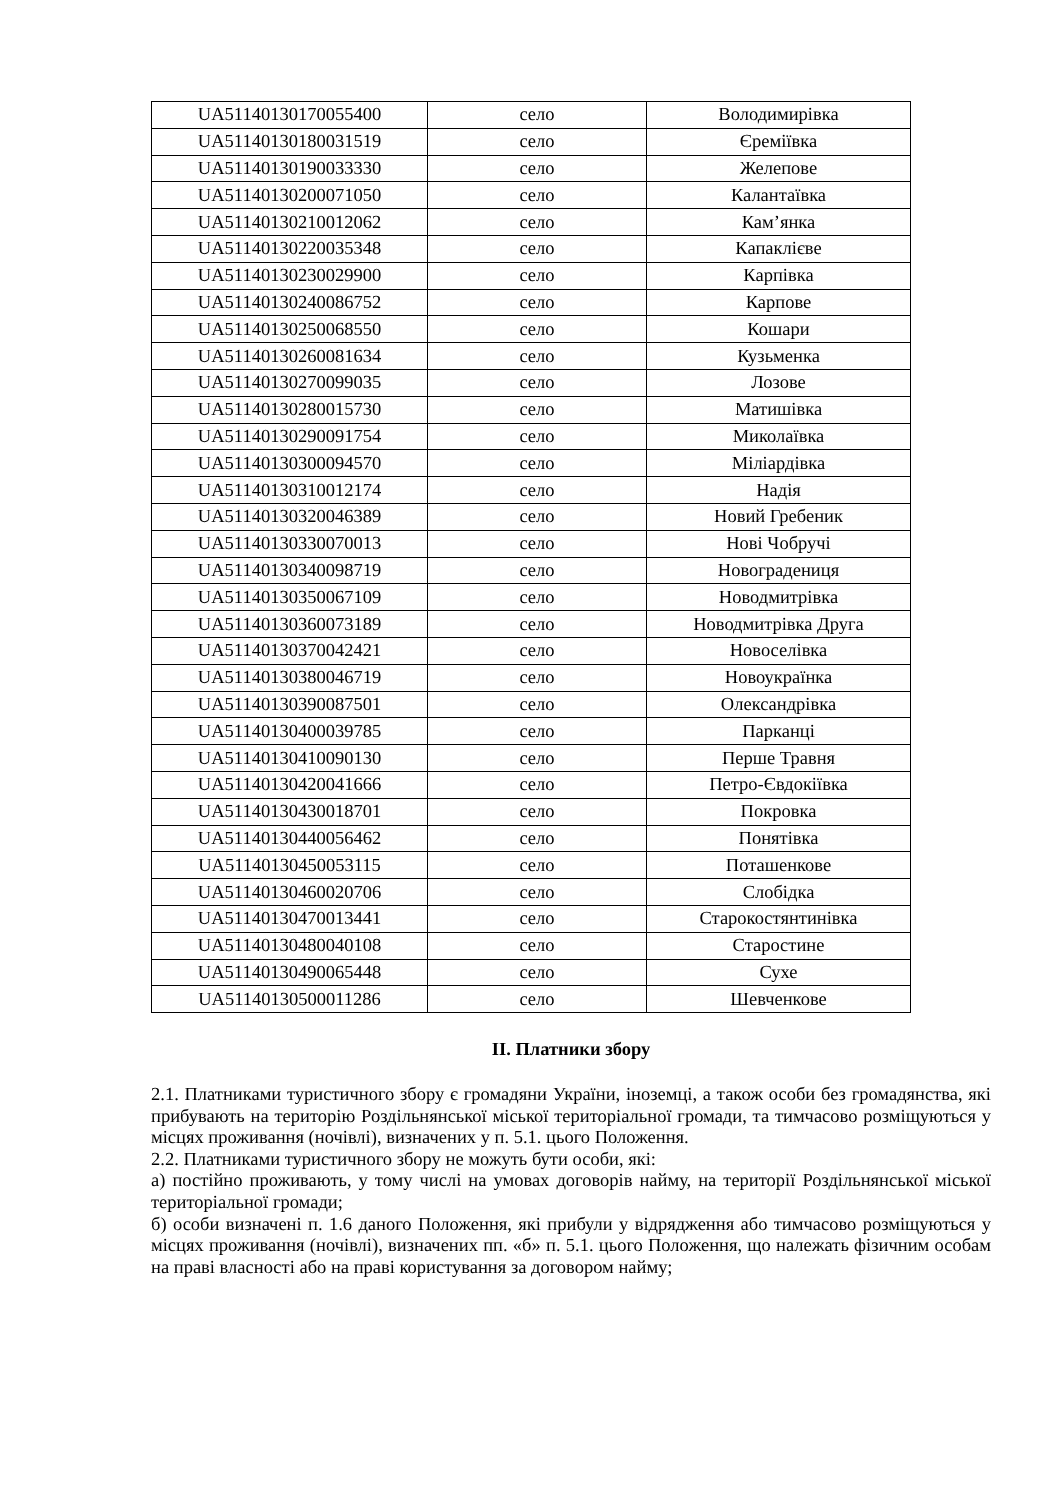| UA51140130170055400 | село | Володимирівка |
| UA51140130180031519 | село | Єреміївка |
| UA51140130190033330 | село | Желепове |
| UA51140130200071050 | село | Калантаївка |
| UA51140130210012062 | село | Кам’янка |
| UA51140130220035348 | село | Капаклієве |
| UA51140130230029900 | село | Карпівка |
| UA51140130240086752 | село | Карпове |
| UA51140130250068550 | село | Кошари |
| UA51140130260081634 | село | Кузьменка |
| UA51140130270099035 | село | Лозове |
| UA51140130280015730 | село | Матишівка |
| UA51140130290091754 | село | Миколаївка |
| UA51140130300094570 | село | Міліардівка |
| UA51140130310012174 | село | Надія |
| UA51140130320046389 | село | Новий Гребеник |
| UA51140130330070013 | село | Нові Чобручі |
| UA51140130340098719 | село | Новоградениця |
| UA51140130350067109 | село | Новодмитрівка |
| UA51140130360073189 | село | Новодмитрівка Друга |
| UA51140130370042421 | село | Новоселівка |
| UA51140130380046719 | село | Новоукраїнка |
| UA51140130390087501 | село | Олександрівка |
| UA51140130400039785 | село | Парканці |
| UA51140130410090130 | село | Перше Травня |
| UA51140130420041666 | село | Петро-Євдокіївка |
| UA51140130430018701 | село | Покровка |
| UA51140130440056462 | село | Понятівка |
| UA51140130450053115 | село | Поташенкове |
| UA51140130460020706 | село | Слобідка |
| UA51140130470013441 | село | Старокостянтинівка |
| UA51140130480040108 | село | Старостине |
| UA51140130490065448 | село | Сухе |
| UA51140130500011286 | село | Шевченкове |
ІІ. Платники збору
2.1. Платниками туристичного збору є громадяни України, іноземці, а також особи без громадянства, які прибувають на територію Роздільнянської міської територіальної громади, та тимчасово розміщуються у місцях проживання (ночівлі), визначених у п. 5.1. цього Положення.
2.2. Платниками туристичного збору не можуть бути особи, які:
а) постійно проживають, у тому числі на умовах договорів найму, на території Роздільнянської міської територіальної громади;
б) особи визначені п. 1.6 даного Положення, які прибули у відрядження або тимчасово розміщуються у місцях проживання (ночівлі), визначених пп. «б» п. 5.1. цього Положення, що належать фізичним особам на праві власності або на праві користування за договором найму;